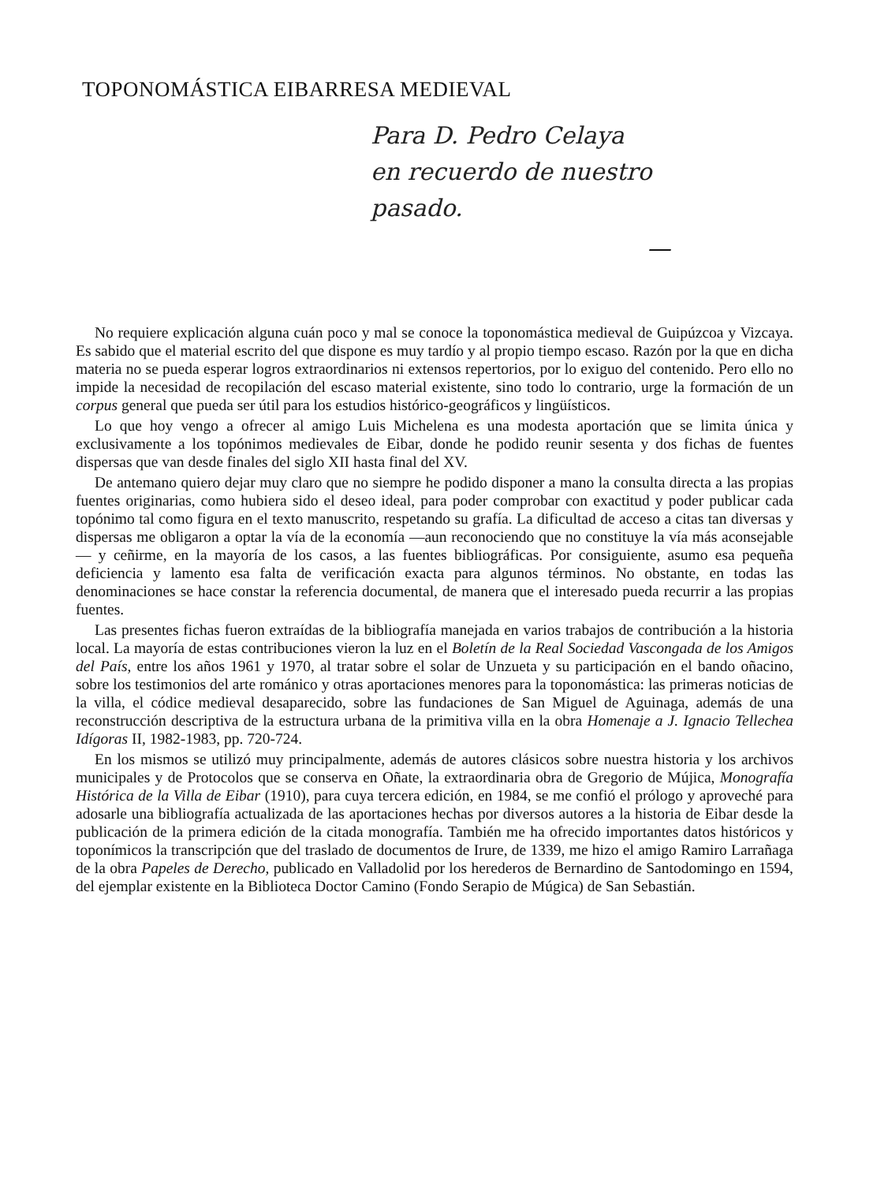TOPONOMÁSTICA EIBARRESA MEDIEVAL
Para D. Pedro Celaya
en recuerdo de nuestro
pasado.
—
No requiere explicación alguna cuán poco y mal se conoce la toponomástica medieval de Guipúzcoa y Vizcaya. Es sabido que el material escrito del que dispone es muy tardío y al propio tiempo escaso. Razón por la que en dicha materia no se pueda esperar logros extraordinarios ni extensos repertorios, por lo exiguo del contenido. Pero ello no impide la necesidad de recopilación del escaso material existente, sino todo lo contrario, urge la formación de un corpus general que pueda ser útil para los estudios histórico-geográficos y lingüísticos.
Lo que hoy vengo a ofrecer al amigo Luis Michelena es una modesta aportación que se limita única y exclusivamente a los topónimos medievales de Eibar, donde he podido reunir sesenta y dos fichas de fuentes dispersas que van desde finales del siglo XII hasta final del XV.
De antemano quiero dejar muy claro que no siempre he podido disponer a mano la consulta directa a las propias fuentes originarias, como hubiera sido el deseo ideal, para poder comprobar con exactitud y poder publicar cada topónimo tal como figura en el texto manuscrito, respetando su grafía. La dificultad de acceso a citas tan diversas y dispersas me obligaron a optar la vía de la economía —aun reconociendo que no constituye la vía más aconsejable— y ceñirme, en la mayoría de los casos, a las fuentes bibliográficas. Por consiguiente, asumo esa pequeña deficiencia y lamento esa falta de verificación exacta para algunos términos. No obstante, en todas las denominaciones se hace constar la referencia documental, de manera que el interesado pueda recurrir a las propias fuentes.
Las presentes fichas fueron extraídas de la bibliografía manejada en varios trabajos de contribución a la historia local. La mayoría de estas contribuciones vieron la luz en el Boletín de la Real Sociedad Vascongada de los Amigos del País, entre los años 1961 y 1970, al tratar sobre el solar de Unzueta y su participación en el bando oñacino, sobre los testimonios del arte románico y otras aportaciones menores para la toponomástica: las primeras noticias de la villa, el códice medieval desaparecido, sobre las fundaciones de San Miguel de Aguinaga, además de una reconstrucción descriptiva de la estructura urbana de la primitiva villa en la obra Homenaje a J. Ignacio Tellechea Idígoras II, 1982-1983, pp. 720-724.
En los mismos se utilizó muy principalmente, además de autores clásicos sobre nuestra historia y los archivos municipales y de Protocolos que se conserva en Oñate, la extraordinaria obra de Gregorio de Mújica, Monografía Histórica de la Villa de Eibar (1910), para cuya tercera edición, en 1984, se me confió el prólogo y aproveché para adosarle una bibliografía actualizada de las aportaciones hechas por diversos autores a la historia de Eibar desde la publicación de la primera edición de la citada monografía. También me ha ofrecido importantes datos históricos y toponímicos la transcripción que del traslado de documentos de Irure, de 1339, me hizo el amigo Ramiro Larrañaga de la obra Papeles de Derecho, publicado en Valladolid por los herederos de Bernardino de Santodomingo en 1594, del ejemplar existente en la Biblioteca Doctor Camino (Fondo Serapio de Múgica) de San Sebastián.